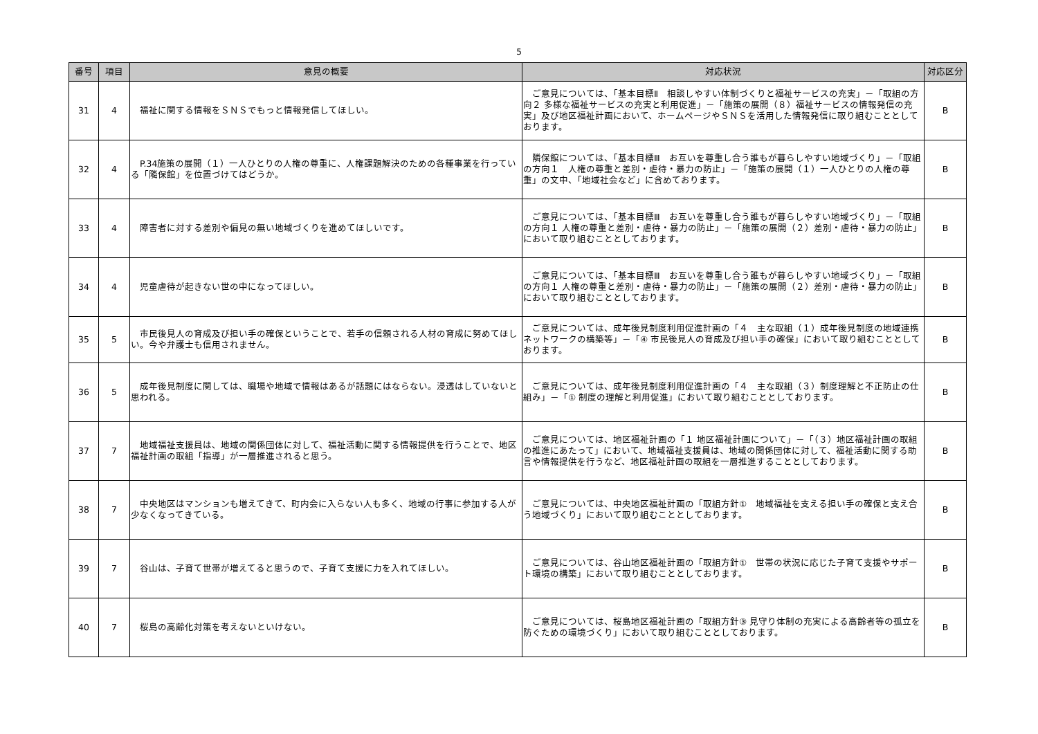5
| 番号 | 項目 | 意見の概要 | 対応状況 | 対応区分 |
| --- | --- | --- | --- | --- |
| 31 | 4 | 福祉に関する情報をＳＮＳでもっと情報発信してほしい。 | ご意見については、「基本目標Ⅱ 相談しやすい体制づくりと福祉サービスの充実」－「取組の方向２ 多様な福祉サービスの充実と利用促進」－「施策の展開（８）福祉サービスの情報発信の充実」及び地区福祉計画において、ホームページやＳＮＳを活用した情報発信に取り組むこととしております。 | B |
| 32 | 4 | P.34施策の展開（１）一人ひとりの人権の尊重に、人権課題解決のための各種事業を行っている「隣保館」を位置づけてはどうか。 | 隣保館については、「基本目標Ⅲ お互いを尊重し合う誰もが暮らしやすい地域づくり」－「取組の方向１ 人権の尊重と差別・虐待・暴力の防止」－「施策の展開（１）一人ひとりの人権の尊重」の文中、「地域社会など」に含めております。 | B |
| 33 | 4 | 障害者に対する差別や偏見の無い地域づくりを進めてほしいです。 | ご意見については、「基本目標Ⅲ お互いを尊重し合う誰もが暮らしやすい地域づくり」－「取組の方向１ 人権の尊重と差別・虐待・暴力の防止」－「施策の展開（２）差別・虐待・暴力の防止」において取り組むこととしております。 | B |
| 34 | 4 | 児童虐待が起きない世の中になってほしい。 | ご意見については、「基本目標Ⅲ お互いを尊重し合う誰もが暮らしやすい地域づくり」－「取組の方向１ 人権の尊重と差別・虐待・暴力の防止」－「施策の展開（２）差別・虐待・暴力の防止」において取り組むこととしております。 | B |
| 35 | 5 | 市民後見人の育成及び担い手の確保ということで、若手の信頼される人材の育成に努めてほしい。今や弁護士も信用されません。 | ご意見については、成年後見制度利用促進計画の「４ 主な取組（１）成年後見制度の地域連携ネットワークの構築等」－「④ 市民後見人の育成及び担い手の確保」において取り組むこととしております。 | B |
| 36 | 5 | 成年後見制度に関しては、職場や地域で情報はあるが話題にはならない。浸透はしていないと思われる。 | ご意見については、成年後見制度利用促進計画の「４ 主な取組（３）制度理解と不正防止の仕組み」－「① 制度の理解と利用促進」において取り組むこととしております。 | B |
| 37 | 7 | 地域福祉支援員は、地域の関係団体に対して、福祉活動に関する情報提供を行うことで、地区福祉計画の取組「指導」が一層推進されると思う。 | ご意見については、地区福祉計画の「１ 地区福祉計画について」－「（３）地区福祉計画の取組の推進にあたって」において、地域福祉支援員は、地域の関係団体に対して、福祉活動に関する助言や情報提供を行うなど、地区福祉計画の取組を一層推進することとしております。 | B |
| 38 | 7 | 中央地区はマンションも増えてきて、町内会に入らない人も多く、地域の行事に参加する人が少なくなってきている。 | ご意見については、中央地区福祉計画の「取組方針① 地域福祉を支える担い手の確保と支え合う地域づくり」において取り組むこととしております。 | B |
| 39 | 7 | 谷山は、子育て世帯が増えてると思うので、子育て支援に力を入れてほしい。 | ご意見については、谷山地区福祉計画の「取組方針① 世帯の状況に応じた子育て支援やサポート環境の構築」において取り組むこととしております。 | B |
| 40 | 7 | 桜島の高齢化対策を考えないといけない。 | ご意見については、桜島地区福祉計画の「取組方針③ 見守り体制の充実による高齢者等の孤立を防ぐための環境づくり」において取り組むこととしております。 | B |